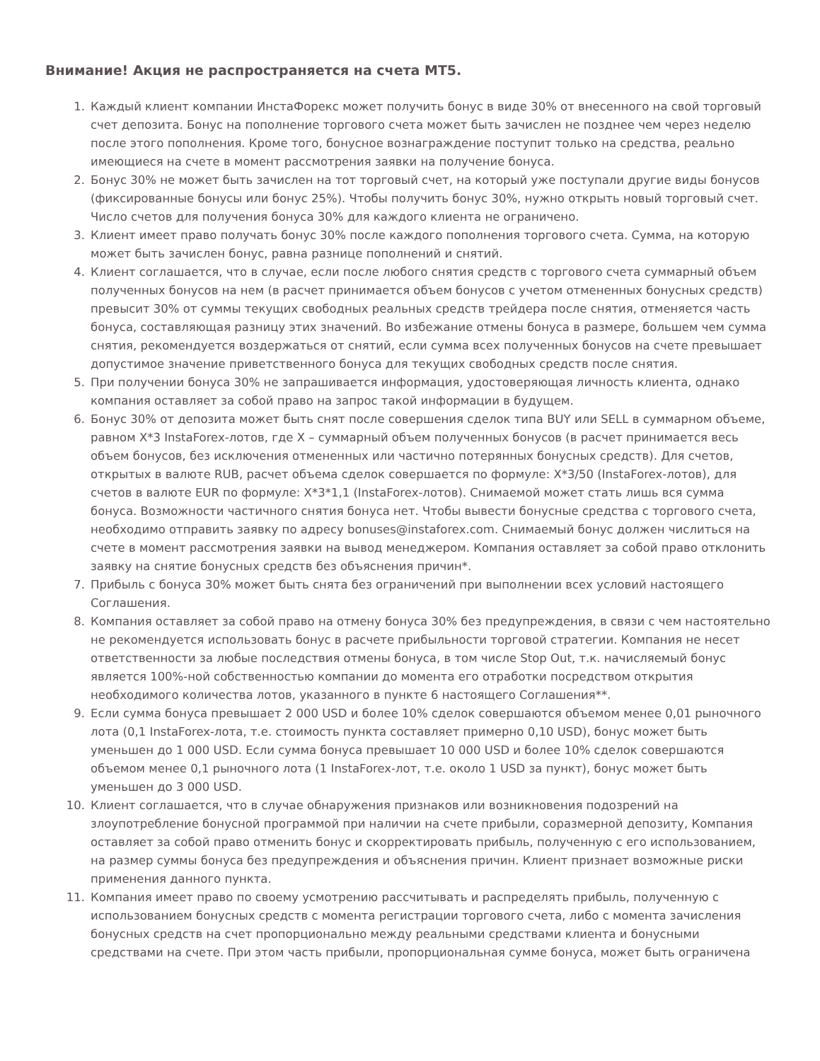Внимание! Акция не распространяется на счета МТ5.
1. Каждый клиент компании ИнстаФорекс может получить бонус в виде 30% от внесенного на свой торговый счет депозита. Бонус на пополнение торгового счета может быть зачислен не позднее чем через неделю после этого пополнения. Кроме того, бонусное вознаграждение поступит только на средства, реально имеющиеся на счете в момент рассмотрения заявки на получение бонуса.
2. Бонус 30% не может быть зачислен на тот торговый счет, на который уже поступали другие виды бонусов (фиксированные бонусы или бонус 25%). Чтобы получить бонус 30%, нужно открыть новый торговый счет. Число счетов для получения бонуса 30% для каждого клиента не ограничено.
3. Клиент имеет право получать бонус 30% после каждого пополнения торгового счета. Сумма, на которую может быть зачислен бонус, равна разнице пополнений и снятий.
4. Клиент соглашается, что в случае, если после любого снятия средств с торгового счета суммарный объем полученных бонусов на нем (в расчет принимается объем бонусов с учетом отмененных бонусных средств) превысит 30% от суммы текущих свободных реальных средств трейдера после снятия, отменяется часть бонуса, составляющая разницу этих значений. Во избежание отмены бонуса в размере, большем чем сумма снятия, рекомендуется воздержаться от снятий, если сумма всех полученных бонусов на счете превышает допустимое значение приветственного бонуса для текущих свободных средств после снятия.
5. При получении бонуса 30% не запрашивается информация, удостоверяющая личность клиента, однако компания оставляет за собой право на запрос такой информации в будущем.
6. Бонус 30% от депозита может быть снят после совершения сделок типа BUY или SELL в суммарном объеме, равном X*3 InstaForex-лотов, где X – суммарный объем полученных бонусов (в расчет принимается весь объем бонусов, без исключения отмененных или частично потерянных бонусных средств). Для счетов, открытых в валюте RUB, расчет объема сделок совершается по формуле: X*3/50 (InstaForex-лотов), для счетов в валюте EUR по формуле: X*3*1,1 (InstaForex-лотов). Снимаемой может стать лишь вся сумма бонуса. Возможности частичного снятия бонуса нет. Чтобы вывести бонусные средства с торгового счета, необходимо отправить заявку по адресу bonuses@instaforex.com. Снимаемый бонус должен числиться на счете в момент рассмотрения заявки на вывод менеджером. Компания оставляет за собой право отклонить заявку на снятие бонусных средств без объяснения причин*.
7. Прибыль с бонуса 30% может быть снята без ограничений при выполнении всех условий настоящего Соглашения.
8. Компания оставляет за собой право на отмену бонуса 30% без предупреждения, в связи с чем настоятельно не рекомендуется использовать бонус в расчете прибыльности торговой стратегии. Компания не несет ответственности за любые последствия отмены бонуса, в том числе Stop Out, т.к. начисляемый бонус является 100%-ной собственностью компании до момента его отработки посредством открытия необходимого количества лотов, указанного в пункте 6 настоящего Соглашения**.
9. Если сумма бонуса превышает 2 000 USD и более 10% сделок совершаются объемом менее 0,01 рыночного лота (0,1 InstaForex-лота, т.е. стоимость пункта составляет примерно 0,10 USD), бонус может быть уменьшен до 1 000 USD. Если сумма бонуса превышает 10 000 USD и более 10% сделок совершаются объемом менее 0,1 рыночного лота (1 InstaForex-лот, т.е. около 1 USD за пункт), бонус может быть уменьшен до 3 000 USD.
10. Клиент соглашается, что в случае обнаружения признаков или возникновения подозрений на злоупотребление бонусной программой при наличии на счете прибыли, соразмерной депозиту, Компания оставляет за собой право отменить бонус и скорректировать прибыль, полученную с его использованием, на размер суммы бонуса без предупреждения и объяснения причин. Клиент признает возможные риски применения данного пункта.
11. Компания имеет право по своему усмотрению рассчитывать и распределять прибыль, полученную с использованием бонусных средств с момента регистрации торгового счета, либо с момента зачисления бонусных средств на счет пропорционально между реальными средствами клиента и бонусными средствами на счете. При этом часть прибыли, пропорциональная сумме бонуса, может быть ограничена